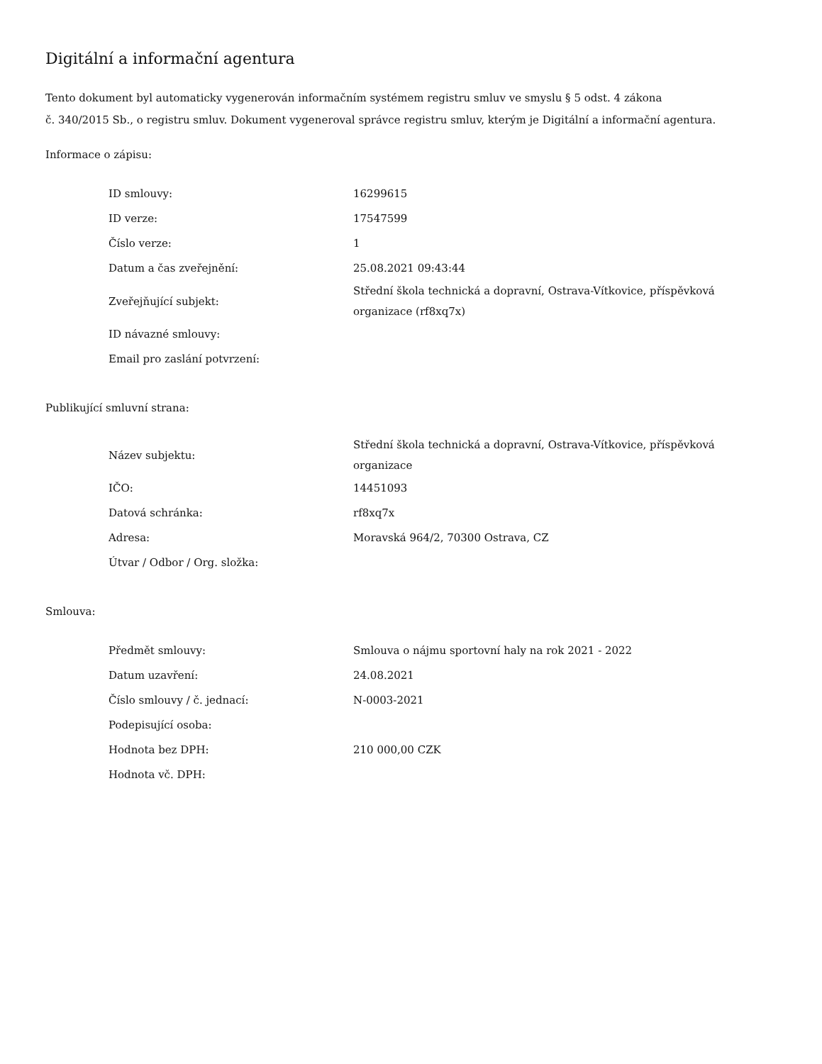Digitální a informační agentura
Tento dokument byl automaticky vygenerován informačním systémem registru smluv ve smyslu § 5 odst. 4 zákona
č. 340/2015 Sb., o registru smluv. Dokument vygeneroval správce registru smluv, kterým je Digitální a informační agentura.
Informace o zápisu:
| ID smlouvy: | 16299615 |
| ID verze: | 17547599 |
| Číslo verze: | 1 |
| Datum a čas zveřejnění: | 25.08.2021 09:43:44 |
| Zveřejňující subjekt: | Střední škola technická a dopravní, Ostrava-Vítkovice, příspěvková organizace (rf8xq7x) |
| ID návazné smlouvy: | |
| Email pro zaslání potvrzení: | |
Publikující smluvní strana:
| Název subjektu: | Střední škola technická a dopravní, Ostrava-Vítkovice, příspěvková organizace |
| IČO: | 14451093 |
| Datová schránka: | rf8xq7x |
| Adresa: | Moravská 964/2, 70300 Ostrava, CZ |
| Útvar / Odbor / Org. složka: | |
Smlouva:
| Předmět smlouvy: | Smlouva o nájmu sportovní haly na rok 2021 - 2022 |
| Datum uzavření: | 24.08.2021 |
| Číslo smlouvy / č. jednací: | N-0003-2021 |
| Podepisující osoba: | |
| Hodnota bez DPH: | 210 000,00 CZK |
| Hodnota vč. DPH: | |